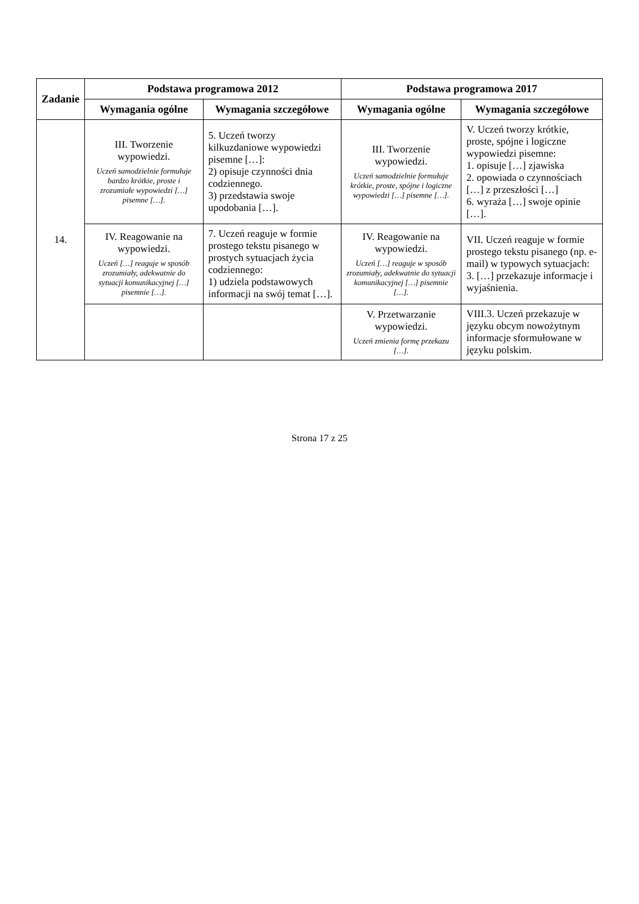| Zadanie | Podstawa programowa 2012 | | Podstawa programowa 2017 | |
| --- | --- | --- | --- | --- |
| | Wymagania ogólne | Wymagania szczegółowe | Wymagania ogólne | Wymagania szczegółowe |
| 14. | III. Tworzenie wypowiedzi. Uczeń samodzielnie formułuje bardzo krótkie, proste i zrozumiałe wypowiedzi […] pisemne […]. | 5. Uczeń tworzy kilkuzdaniowe wypowiedzi pisemne […]: 2) opisuje czynności dnia codziennego. 3) przedstawia swoje upodobania […]. | III. Tworzenie wypowiedzi. Uczeń samodzielnie formułuje krótkie, proste, spójne i logiczne wypowiedzi […] pisemne […]. | V. Uczeń tworzy krótkie, proste, spójne i logiczne wypowiedzi pisemne: 1. opisuje […] zjawiska 2. opowiada o czynnościach […] z przeszłości […] 6. wyraża […] swoje opinie […]. |
| | IV. Reagowanie na wypowiedzi. Uczeń […] reaguje w sposób zrozumiały, adekwatnie do sytuacji komunikacyjnej […] pisemnie […]. | 7. Uczeń reaguje w formie prostego tekstu pisanego w prostych sytuacjach życia codziennego: 1) udziela podstawowych informacji na swój temat […]. | IV. Reagowanie na wypowiedzi. Uczeń […] reaguje w sposób zrozumiały, adekwatnie do sytuacji komunikacyjnej […] pisemnie […]. | VII. Uczeń reaguje w formie prostego tekstu pisanego (np. e-mail) w typowych sytuacjach: 3. […] przekazuje informacje i wyjaśnienia. |
| | | | V. Przetwarzanie wypowiedzi. Uczeń zmienia formę przekazu […]. | VIII.3. Uczeń przekazuje w języku obcym nowożytnym informacje sformułowane w języku polskim. |
Strona 17 z 25